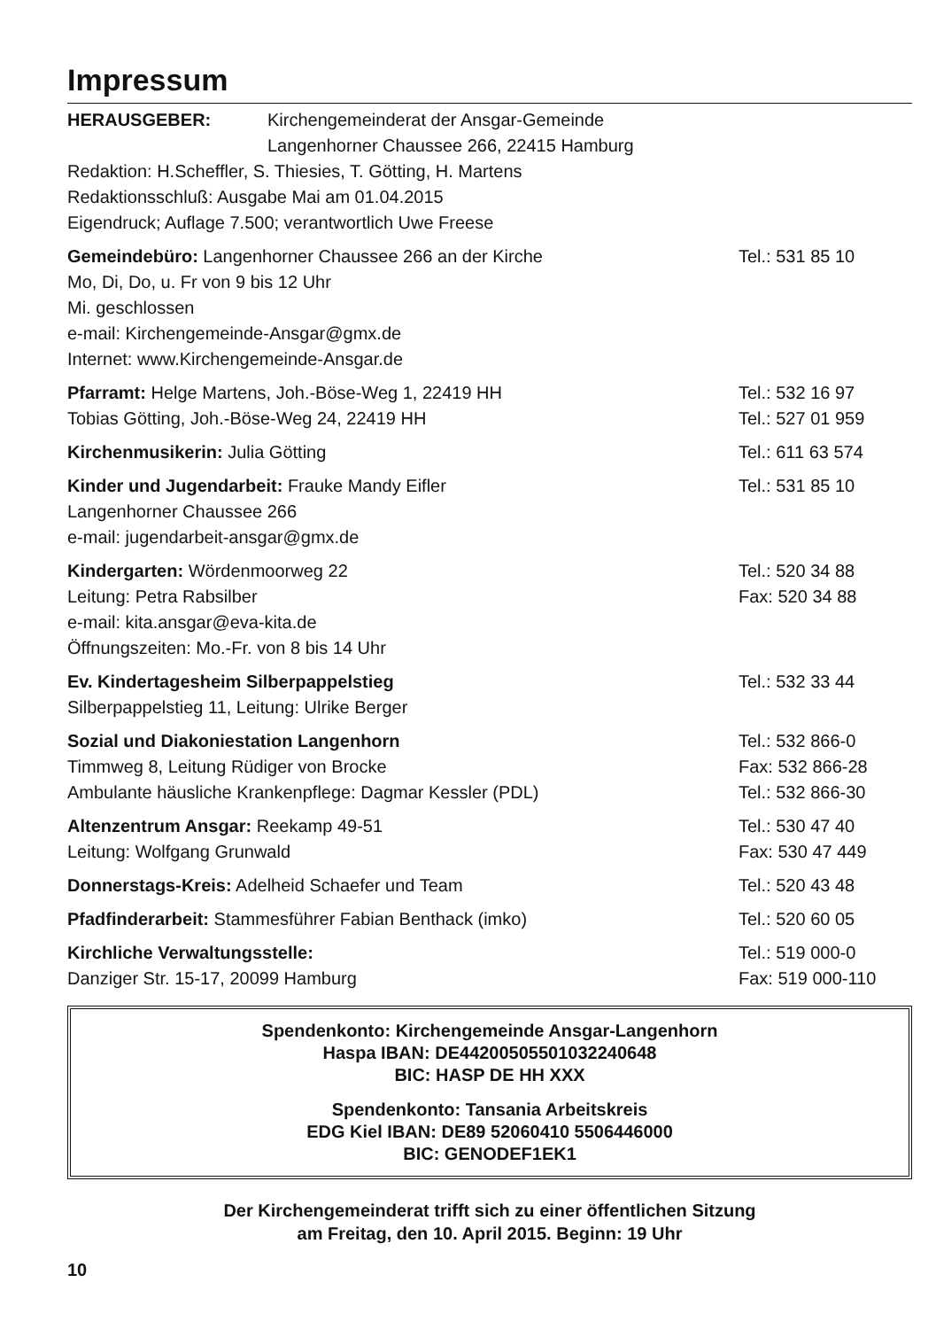Impressum
HERAUSGEBER: Kirchengemeinderat der Ansgar-Gemeinde
Langenhorner Chaussee 266, 22415 Hamburg
Redaktion: H.Scheffler, S. Thiesies, T. Götting, H. Martens
Redaktionsschluß: Ausgabe Mai am 01.04.2015
Eigendruck; Auflage 7.500; verantwortlich Uwe Freese
Gemeindebüro: Langenhorner Chaussee 266 an der Kirche
Tel.: 531 85 10
Mo, Di, Do, u. Fr von 9 bis 12 Uhr
Mi. geschlossen
e-mail: Kirchengemeinde-Ansgar@gmx.de
Internet: www.Kirchengemeinde-Ansgar.de
Pfarramt: Helge Martens, Joh.-Böse-Weg 1, 22419 HH
Tel.: 532 16 97
Tobias Götting, Joh.-Böse-Weg 24, 22419 HH
Tel.: 527 01 959
Kirchenmusikerin: Julia Götting
Tel.: 611 63 574
Kinder und Jugendarbeit: Frauke Mandy Eifler
Tel.: 531 85 10
Langenhorner Chaussee 266
e-mail: jugendarbeit-ansgar@gmx.de
Kindergarten: Wördenmoorweg 22 Tel.: 520 34 88
Leitung: Petra Rabsilber Fax: 520 34 88
e-mail: kita.ansgar@eva-kita.de
Öffnungszeiten: Mo.-Fr. von 8 bis 14 Uhr
Ev. Kindertagesheim Silberpappelstieg
Tel.: 532 33 44
Silberpappelstieg 11, Leitung: Ulrike Berger
Sozial und Diakoniestation Langenhorn
Tel.: 532 866-0
Timmweg 8, Leitung Rüdiger von Brocke
Fax: 532 866-28
Ambulante häusliche Krankenpflege: Dagmar Kessler (PDL)
Tel.: 532 866-30
Altenzentrum Ansgar: Reekamp 49-51
Tel.: 530 47 40
Leitung: Wolfgang Grunwald Fax: 530 47 449
Donnerstags-Kreis: Adelheid Schaefer und Team
Tel.: 520 43 48
Pfadfinderarbeit: Stammesführer Fabian Benthack (imko)
Tel.: 520 60 05
Kirchliche Verwaltungsstelle: Tel.: 519 000-0
Danziger Str. 15-17, 20099 Hamburg
Fax: 519 000-110
Spendenkonto: Kirchengemeinde Ansgar-Langenhorn
Haspa IBAN: DE44200505501032240648
BIC: HASP DE HH XXX
Spendenkonto: Tansania Arbeitskreis
EDG Kiel IBAN: DE89 52060410 5506446000
BIC: GENODEF1EK1
Der Kirchengemeinderat trifft sich zu einer öffentlichen Sitzung
am Freitag, den 10. April 2015. Beginn: 19 Uhr
10